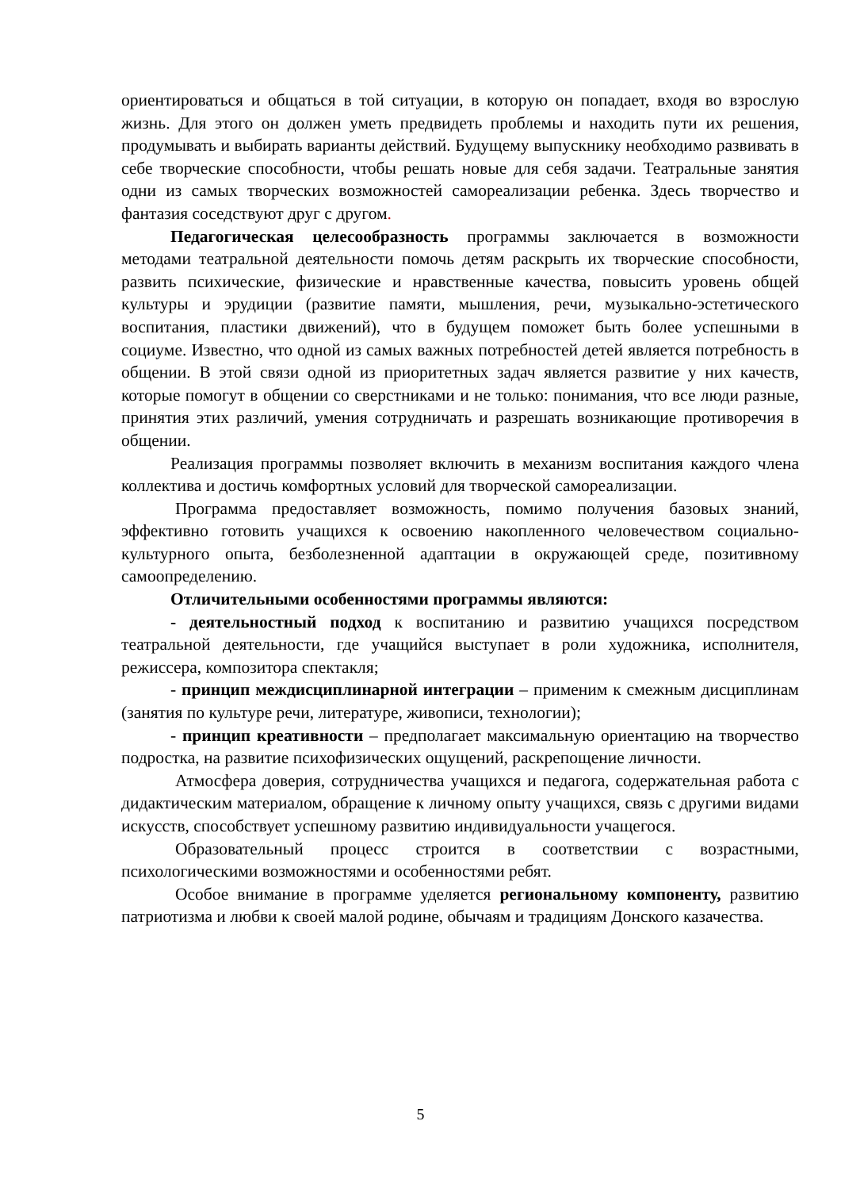ориентироваться и общаться в той ситуации, в которую он попадает, входя во взрослую жизнь. Для этого он должен уметь предвидеть проблемы и находить пути их решения, продумывать и выбирать варианты действий. Будущему выпускнику необходимо развивать в себе творческие способности, чтобы решать новые для себя задачи. Театральные занятия одни из самых творческих возможностей самореализации ребенка. Здесь творчество и фантазия соседствуют друг с другом.
Педагогическая целесообразность программы заключается в возможности методами театральной деятельности помочь детям раскрыть их творческие способности, развить психические, физические и нравственные качества, повысить уровень общей культуры и эрудиции (развитие памяти, мышления, речи, музыкально-эстетического воспитания, пластики движений), что в будущем поможет быть более успешными в социуме. Известно, что одной из самых важных потребностей детей является потребность в общении. В этой связи одной из приоритетных задач является развитие у них качеств, которые помогут в общении со сверстниками и не только: понимания, что все люди разные, принятия этих различий, умения сотрудничать и разрешать возникающие противоречия в общении.
Реализация программы позволяет включить в механизм воспитания каждого члена коллектива и достичь комфортных условий для творческой самореализации.
Программа предоставляет возможность, помимо получения базовых знаний, эффективно готовить учащихся к освоению накопленного человечеством социально-культурного опыта, безболезненной адаптации в окружающей среде, позитивному самоопределению.
Отличительными особенностями программы являются:
- деятельностный подход к воспитанию и развитию учащихся посредством театральной деятельности, где учащийся выступает в роли художника, исполнителя, режиссера, композитора спектакля;
- принцип междисциплинарной интеграции – применим к смежным дисциплинам (занятия по культуре речи, литературе, живописи, технологии);
- принцип креативности – предполагает максимальную ориентацию на творчество подростка, на развитие психофизических ощущений, раскрепощение личности.
Атмосфера доверия, сотрудничества учащихся и педагога, содержательная работа с дидактическим материалом, обращение к личному опыту учащихся, связь с другими видами искусств, способствует успешному развитию индивидуальности учащегося.
Образовательный процесс строится в соответствии с возрастными, психологическими возможностями и особенностями ребят.
Особое внимание в программе уделяется региональному компоненту, развитию патриотизма и любви к своей малой родине, обычаям и традициям Донского казачества.
5